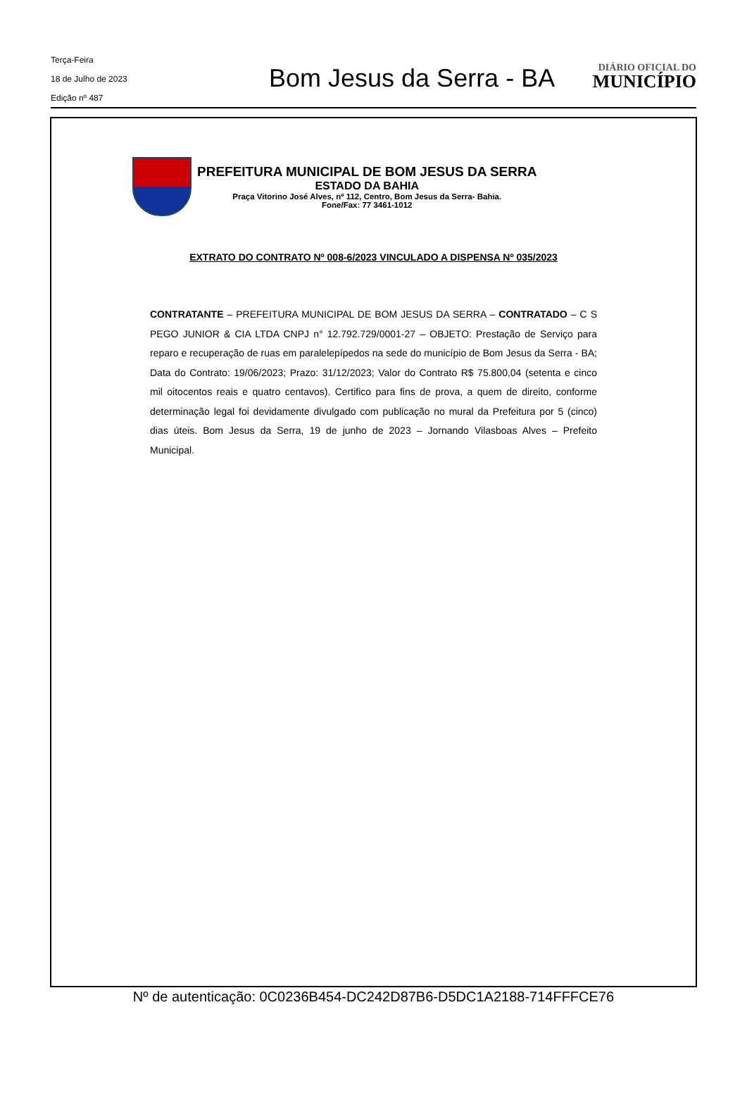Terça-Feira
18 de Julho de 2023
Edição nº 487
Bom Jesus da Serra - BA
DIÁRIO OFICIAL DO
MUNICÍPIO
PREFEITURA MUNICIPAL DE BOM JESUS DA SERRA
ESTADO DA BAHIA
Praça Vitorino José Alves, nº 112, Centro, Bom Jesus da Serra- Bahia.
Fone/Fax: 77 3461-1012
EXTRATO DO CONTRATO Nº 008-6/2023 VINCULADO A DISPENSA Nº 035/2023
CONTRATANTE – PREFEITURA MUNICIPAL DE BOM JESUS DA SERRA – CONTRATADO – C S PEGO JUNIOR & CIA LTDA CNPJ n° 12.792.729/0001-27 – OBJETO: Prestação de Serviço para reparo e recuperação de ruas em paralelepípedos na sede do município de Bom Jesus da Serra - BA; Data do Contrato: 19/06/2023; Prazo: 31/12/2023; Valor do Contrato R$ 75.800,04 (setenta e cinco mil oitocentos reais e quatro centavos). Certifico para fins de prova, a quem de direito, conforme determinação legal foi devidamente divulgado com publicação no mural da Prefeitura por 5 (cinco) dias úteis. Bom Jesus da Serra, 19 de junho de 2023 – Jornando Vilasboas Alves – Prefeito Municipal.
Nº de autenticação: 0C0236B454-DC242D87B6-D5DC1A2188-714FFFCE76